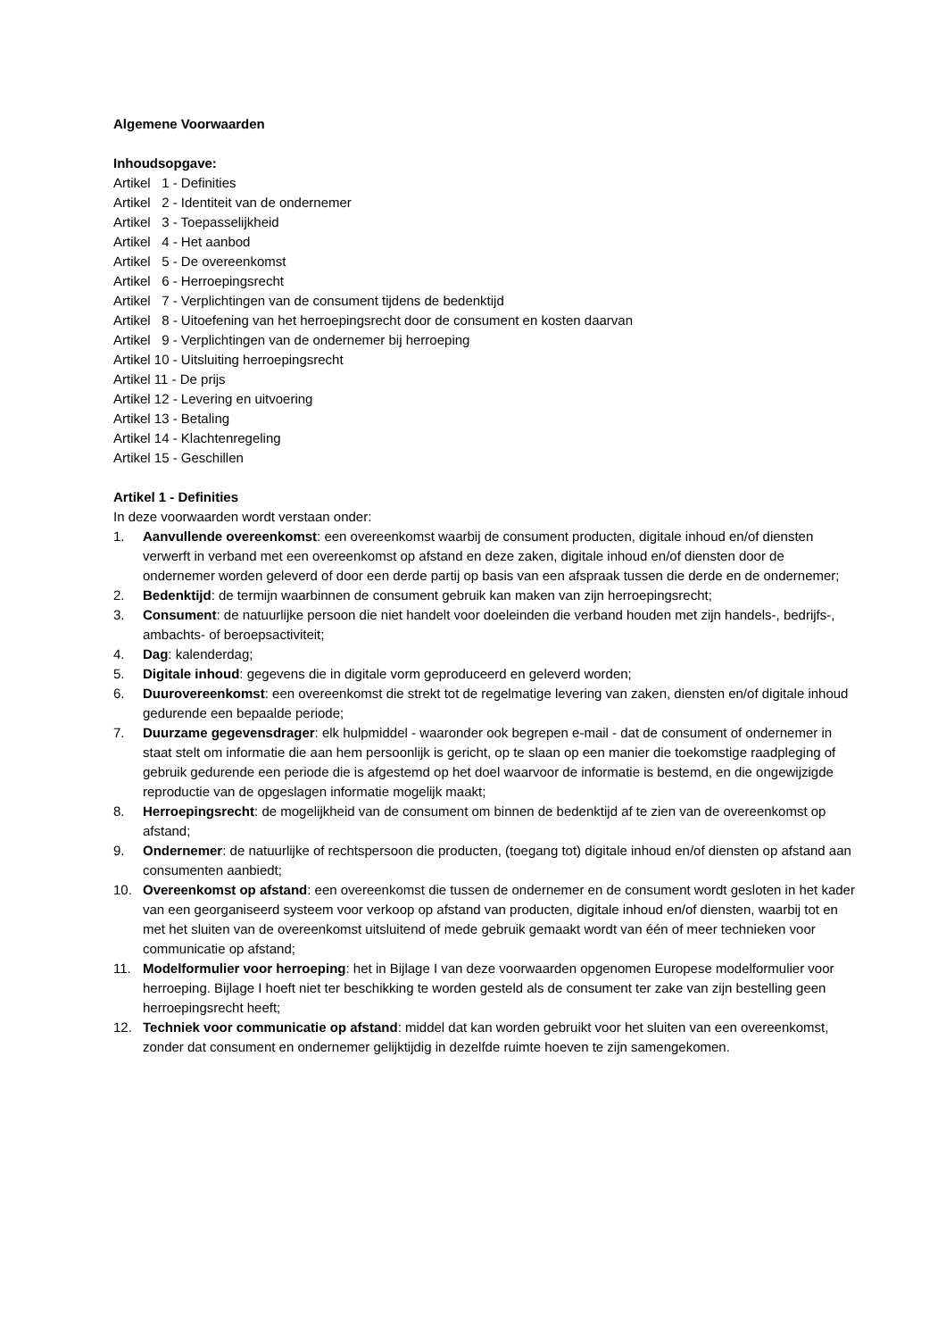Algemene Voorwaarden
Inhoudsopgave:
Artikel 1 - Definities
Artikel 2 - Identiteit van de ondernemer
Artikel 3 - Toepasselijkheid
Artikel 4 - Het aanbod
Artikel 5 - De overeenkomst
Artikel 6 - Herroepingsrecht
Artikel 7 - Verplichtingen van de consument tijdens de bedenktijd
Artikel 8 - Uitoefening van het herroepingsrecht door de consument en kosten daarvan
Artikel 9 - Verplichtingen van de ondernemer bij herroeping
Artikel 10 - Uitsluiting herroepingsrecht
Artikel 11 - De prijs
Artikel 12 - Levering en uitvoering
Artikel 13 - Betaling
Artikel 14 - Klachtenregeling
Artikel 15 - Geschillen
Artikel 1 - Definities
In deze voorwaarden wordt verstaan onder:
1. Aanvullende overeenkomst: een overeenkomst waarbij de consument producten, digitale inhoud en/of diensten verwerft in verband met een overeenkomst op afstand en deze zaken, digitale inhoud en/of diensten door de ondernemer worden geleverd of door een derde partij op basis van een afspraak tussen die derde en de ondernemer;
2. Bedenktijd: de termijn waarbinnen de consument gebruik kan maken van zijn herroepingsrecht;
3. Consument: de natuurlijke persoon die niet handelt voor doeleinden die verband houden met zijn handels-, bedrijfs-, ambachts- of beroepsactiviteit;
4. Dag: kalenderdag;
5. Digitale inhoud: gegevens die in digitale vorm geproduceerd en geleverd worden;
6. Duurovereenkomst: een overeenkomst die strekt tot de regelmatige levering van zaken, diensten en/of digitale inhoud gedurende een bepaalde periode;
7. Duurzame gegevensdrager: elk hulpmiddel - waaronder ook begrepen e-mail - dat de consument of ondernemer in staat stelt om informatie die aan hem persoonlijk is gericht, op te slaan op een manier die toekomstige raadpleging of gebruik gedurende een periode die is afgestemd op het doel waarvoor de informatie is bestemd, en die ongewijzigde reproductie van de opgeslagen informatie mogelijk maakt;
8. Herroepingsrecht: de mogelijkheid van de consument om binnen de bedenktijd af te zien van de overeenkomst op afstand;
9. Ondernemer: de natuurlijke of rechtspersoon die producten, (toegang tot) digitale inhoud en/of diensten op afstand aan consumenten aanbiedt;
10. Overeenkomst op afstand: een overeenkomst die tussen de ondernemer en de consument wordt gesloten in het kader van een georganiseerd systeem voor verkoop op afstand van producten, digitale inhoud en/of diensten, waarbij tot en met het sluiten van de overeenkomst uitsluitend of mede gebruik gemaakt wordt van één of meer technieken voor communicatie op afstand;
11. Modelformulier voor herroeping: het in Bijlage I van deze voorwaarden opgenomen Europese modelformulier voor herroeping. Bijlage I hoeft niet ter beschikking te worden gesteld als de consument ter zake van zijn bestelling geen herroepingsrecht heeft;
12. Techniek voor communicatie op afstand: middel dat kan worden gebruikt voor het sluiten van een overeenkomst, zonder dat consument en ondernemer gelijktijdig in dezelfde ruimte hoeven te zijn samengekomen.